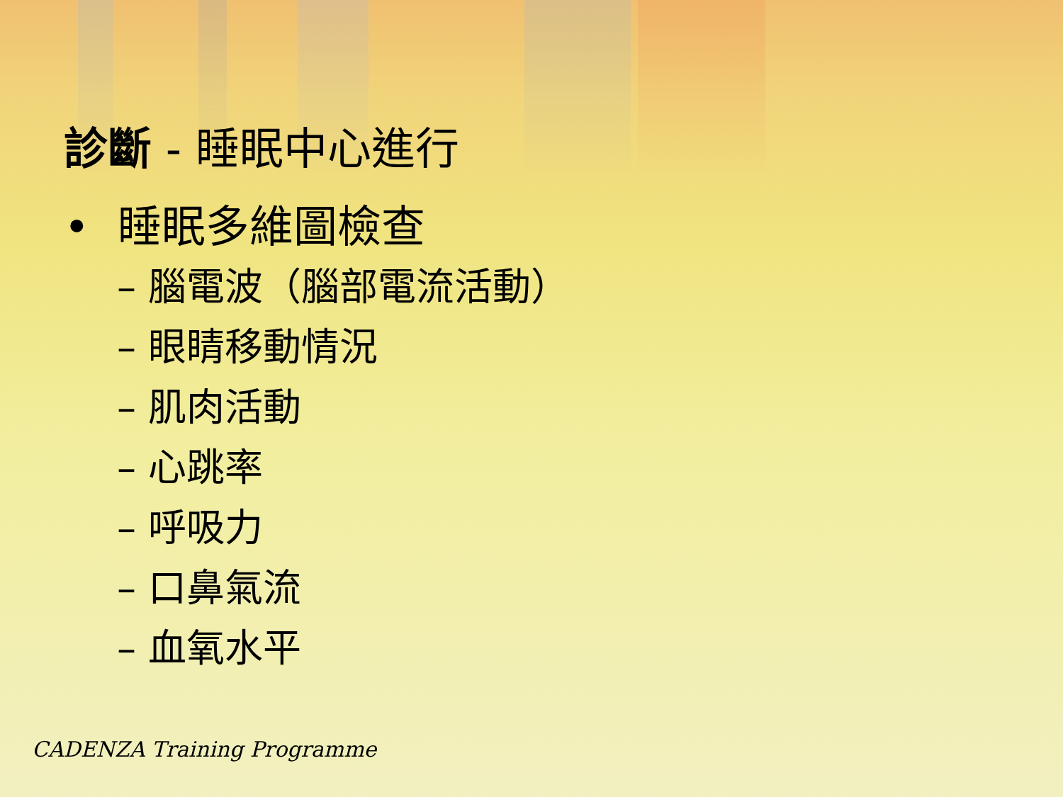診斷 - 睡眠中心進行
• 睡眠多維圖檢查
– 腦電波（腦部電流活動）
– 眼睛移動情況
– 肌肉活動
– 心跳率
– 呼吸力
– 口鼻氣流
– 血氧水平
CADENZA Training Programme